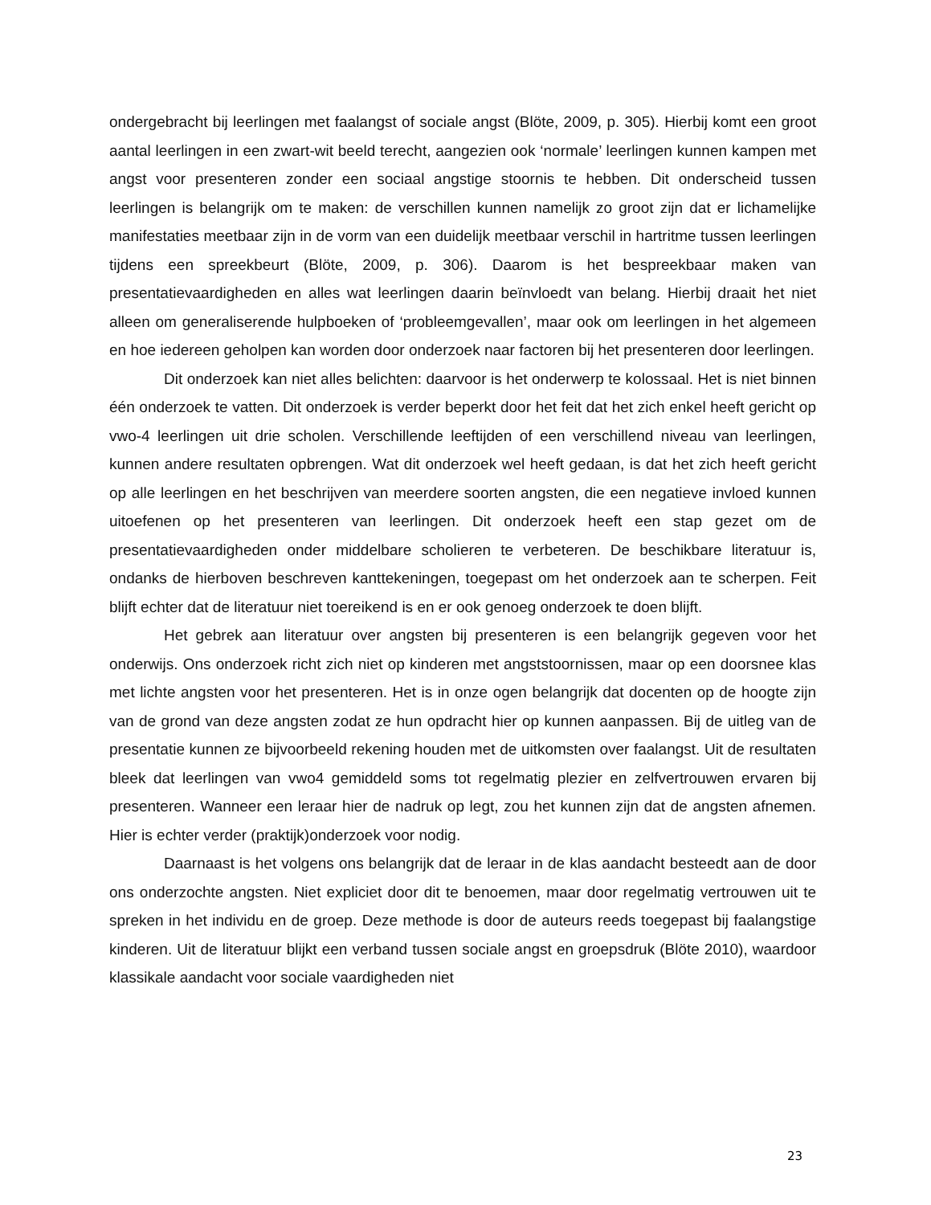ondergebracht bij leerlingen met faalangst of sociale angst (Blöte, 2009, p. 305). Hierbij komt een groot aantal leerlingen in een zwart-wit beeld terecht, aangezien ook ‘normale’ leerlingen kunnen kampen met angst voor presenteren zonder een sociaal angstige stoornis te hebben. Dit onderscheid tussen leerlingen is belangrijk om te maken: de verschillen kunnen namelijk zo groot zijn dat er lichamelijke manifestaties meetbaar zijn in de vorm van een duidelijk meetbaar verschil in hartritme tussen leerlingen tijdens een spreekbeurt (Blöte, 2009, p. 306). Daarom is het bespreekbaar maken van presentatievaardigheden en alles wat leerlingen daarin beïnvloedt van belang. Hierbij draait het niet alleen om generaliserende hulpboeken of ‘probleemgevallen’, maar ook om leerlingen in het algemeen en hoe iedereen geholpen kan worden door onderzoek naar factoren bij het presenteren door leerlingen.
Dit onderzoek kan niet alles belichten: daarvoor is het onderwerp te kolossaal. Het is niet binnen één onderzoek te vatten. Dit onderzoek is verder beperkt door het feit dat het zich enkel heeft gericht op vwo-4 leerlingen uit drie scholen. Verschillende leeftijden of een verschillend niveau van leerlingen, kunnen andere resultaten opbrengen. Wat dit onderzoek wel heeft gedaan, is dat het zich heeft gericht op alle leerlingen en het beschrijven van meerdere soorten angsten, die een negatieve invloed kunnen uitoefenen op het presenteren van leerlingen. Dit onderzoek heeft een stap gezet om de presentatievaardigheden onder middelbare scholieren te verbeteren. De beschikbare literatuur is, ondanks de hierboven beschreven kanttekeningen, toegepast om het onderzoek aan te scherpen. Feit blijft echter dat de literatuur niet toereikend is en er ook genoeg onderzoek te doen blijft.
Het gebrek aan literatuur over angsten bij presenteren is een belangrijk gegeven voor het onderwijs. Ons onderzoek richt zich niet op kinderen met angststoornissen, maar op een doorsnee klas met lichte angsten voor het presenteren. Het is in onze ogen belangrijk dat docenten op de hoogte zijn van de grond van deze angsten zodat ze hun opdracht hier op kunnen aanpassen. Bij de uitleg van de presentatie kunnen ze bijvoorbeeld rekening houden met de uitkomsten over faalangst. Uit de resultaten bleek dat leerlingen van vwo4 gemiddeld soms tot regelmatig plezier en zelfvertrouwen ervaren bij presenteren. Wanneer een leraar hier de nadruk op legt, zou het kunnen zijn dat de angsten afnemen. Hier is echter verder (praktijk)onderzoek voor nodig.
Daarnaast is het volgens ons belangrijk dat de leraar in de klas aandacht besteedt aan de door ons onderzochte angsten. Niet expliciet door dit te benoemen, maar door regelmatig vertrouwen uit te spreken in het individu en de groep. Deze methode is door de auteurs reeds toegepast bij faalangstige kinderen. Uit de literatuur blijkt een verband tussen sociale angst en groepsdruk (Blöte 2010), waardoor klassikale aandacht voor sociale vaardigheden niet
23